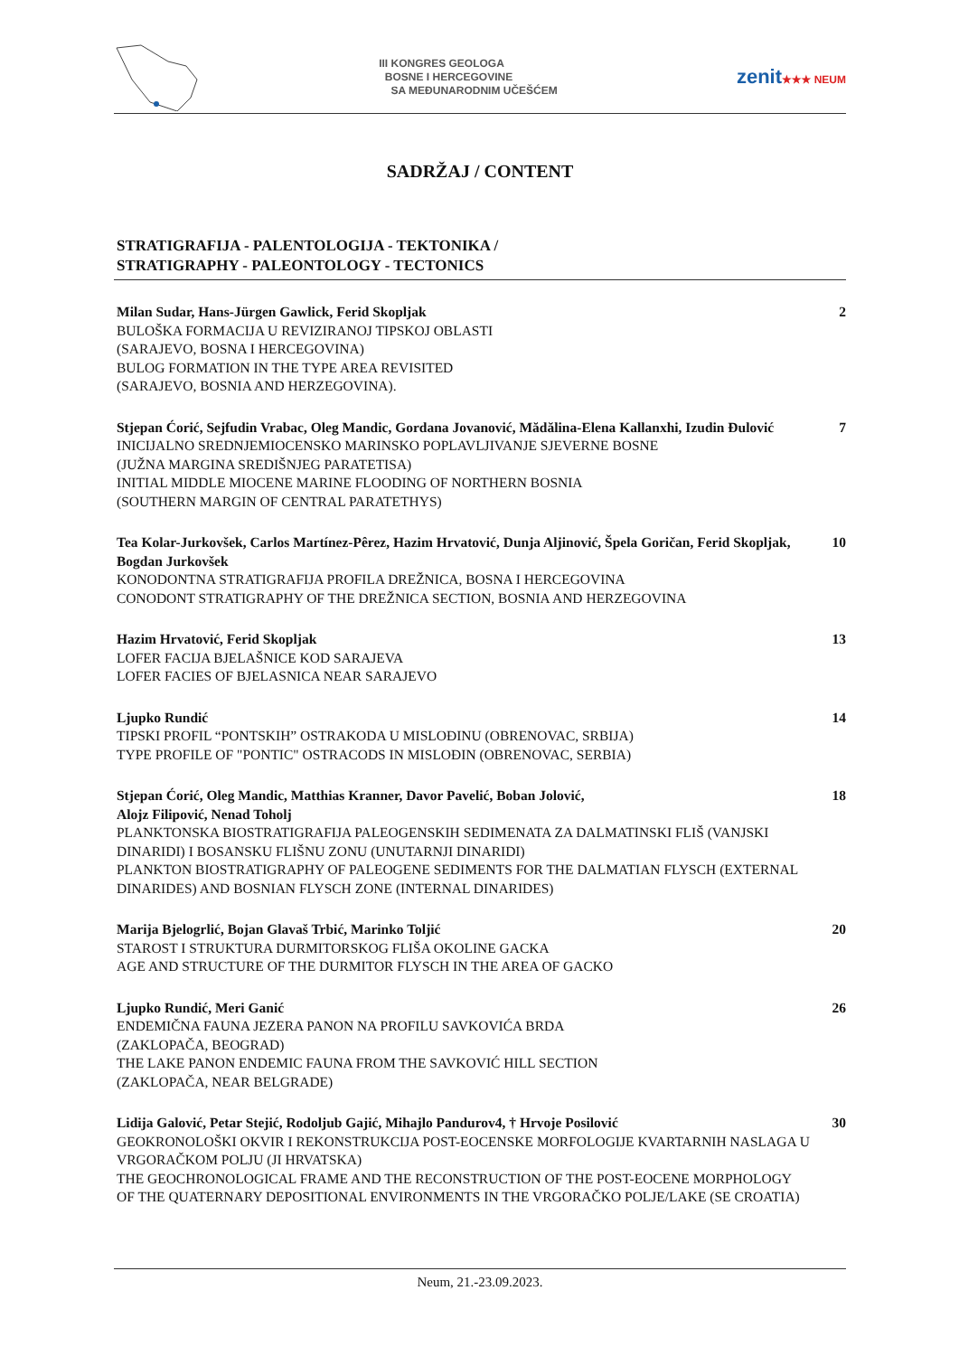III KONGRES GEOLOGA
BOSNE I HERCEGOVINE
SA MEĐUNARODNIM UČEŠĆEM
zenit★★★ NEUM
SADRŽAJ / CONTENT
STRATIGRAFIJA - PALENTOLOGIJA - TEKTONIKA /
STRATIGRAPHY - PALEONTOLOGY - TECTONICS
Milan Sudar, Hans-Jürgen Gawlick, Ferid Skopljak
BULOŠKA FORMACIJA U REVIZIRANOJ TIPSKOJ OBLASTI
(SARAJEVO, BOSNA I HERCEGOVINA)
BULOG FORMATION IN THE TYPE AREA REVISITED
(SARAJEVO, BOSNIA AND HERZEGOVINA).
2
Stjepan Ćorić, Sejfudin Vrabac, Oleg Mandic, Gordana Jovanović, Mădălina-Elena Kallanxhi, Izudin Đulović
INICIJALNO SREDNJEMIOCENSKO MARINSKO POPLAVLJIVANJE SJEVERNE BOSNE
(JUŽNA MARGINA SREDIŠNJEG PARATETISA)
INITIAL MIDDLE MIOCENE MARINE FLOODING OF NORTHERN BOSNIA
(SOUTHERN MARGIN OF CENTRAL PARATETHYS)
7
Tea Kolar-Jurkovšek, Carlos Martínez-Pêrez, Hazim Hrvatović, Dunja Aljinović, Špela Goričan, Ferid Skopljak, Bogdan Jurkovšek
KONODONTNA STRATIGRAFIJA PROFILA DREŽNICA, BOSNA I HERCEGOVINA
CONODONT STRATIGRAPHY OF THE DREŽNICA SECTION, BOSNIA AND HERZEGOVINA
10
Hazim Hrvatović, Ferid Skopljak
LOFER FACIJA BJELAŠNICE KOD SARAJEVA
LOFER FACIES OF BJELASNICA NEAR SARAJEVO
13
Ljupko Rundić
TIPSKI PROFIL “PONTSKIH” OSTRAKODA U MISLOĐINU (OBRENOVAC, SRBIJA)
TYPE PROFILE OF "PONTIC" OSTRACODS IN MISLOĐIN (OBRENOVAC, SERBIA)
14
Stjepan Ćorić, Oleg Mandic, Matthias Kranner, Davor Pavelić, Boban Jolović,
Alojz Filipović, Nenad Toholj
PLANKTONSKA BIOSTRATIGRAFIJA PALEOGENSKIH SEDIMENATA ZA DALMATINSKI FLIŠ (VANJSKI DINARIDI) I BOSANSKU FLIŠNU ZONU (UNUTARNJI DINARIDI)
PLANKTON BIOSTRATIGRAPHY OF PALEOGENE SEDIMENTS FOR THE DALMATIAN FLYSCH (EXTERNAL DINARIDES) AND BOSNIAN FLYSCH ZONE (INTERNAL DINARIDES)
18
Marija Bjelogrlić, Bojan Glavaš Trbić, Marinko Toljić
STAROST I STRUKTURA DURMITORSKOG FLIŠA OKOLINE GACKA
AGE AND STRUCTURE OF THE DURMITOR FLYSCH IN THE AREA OF GACKO
20
Ljupko Rundić, Meri Ganić
ENDEMIČNA FAUNA JEZERA PANON NA PROFILU SAVKOVIĆA BRDA
(ZAKLOPAČA, BEOGRAD)
THE LAKE PANON ENDEMIC FAUNA FROM THE SAVKOVIĆ HILL SECTION
(ZAKLOPAČA, NEAR BELGRADE)
26
Lidija Galović, Petar Stejić, Rodoljub Gajić, Mihajlo Pandurov4, † Hrvoje Posilović
GEOKRONOLOŠKI OKVIR I REKONSTRUKCIJA POST-EOCENSKE MORFOLOGIJE KVARTARNIH NASLAGA U VRGORAČKOM POLJU (JI HRVATSKA)
THE GEOCHRONOLOGICAL FRAME AND THE RECONSTRUCTION OF THE POST-EOCENE MORPHOLOGY OF THE QUATERNARY DEPOSITIONAL ENVIRONMENTS IN THE VRGORAČKO POLJE/LAKE (SE CROATIA)
30
Neum, 21.-23.09.2023.